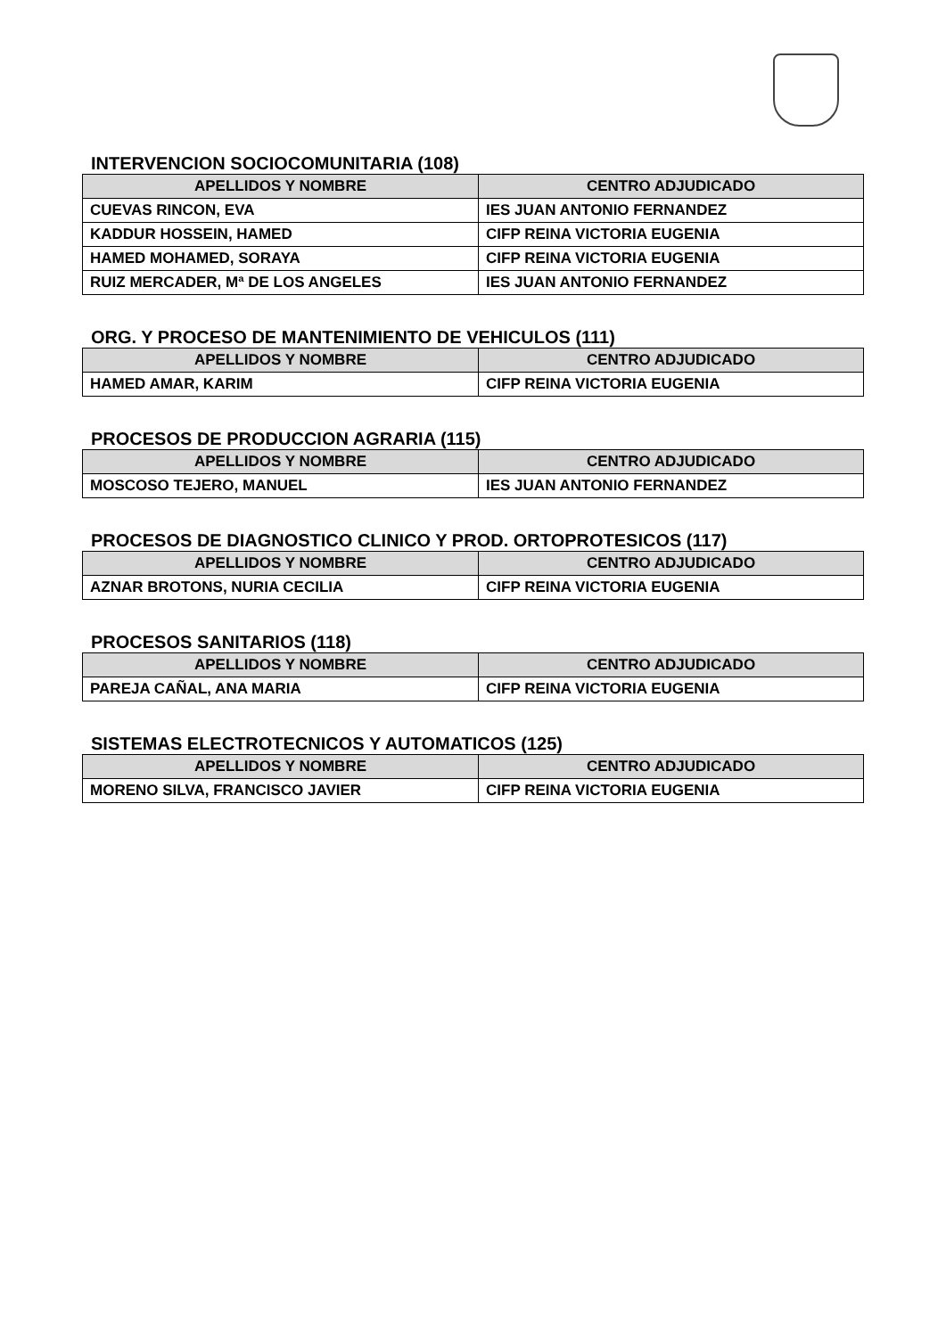INTERVENCION SOCIOCOMUNITARIA (108)
| APELLIDOS Y NOMBRE | CENTRO ADJUDICADO |
| --- | --- |
| CUEVAS RINCON, EVA | IES JUAN ANTONIO FERNANDEZ |
| KADDUR HOSSEIN, HAMED | CIFP REINA VICTORIA EUGENIA |
| HAMED MOHAMED, SORAYA | CIFP REINA VICTORIA EUGENIA |
| RUIZ MERCADER, Mª DE LOS ANGELES | IES JUAN ANTONIO FERNANDEZ |
ORG. Y PROCESO DE MANTENIMIENTO DE VEHICULOS (111)
| APELLIDOS Y NOMBRE | CENTRO ADJUDICADO |
| --- | --- |
| HAMED AMAR, KARIM | CIFP REINA VICTORIA EUGENIA |
PROCESOS DE PRODUCCION AGRARIA (115)
| APELLIDOS Y NOMBRE | CENTRO ADJUDICADO |
| --- | --- |
| MOSCOSO TEJERO, MANUEL | IES JUAN ANTONIO FERNANDEZ |
PROCESOS DE DIAGNOSTICO CLINICO Y PROD. ORTOPROTESICOS (117)
| APELLIDOS Y NOMBRE | CENTRO ADJUDICADO |
| --- | --- |
| AZNAR BROTONS, NURIA CECILIA | CIFP REINA VICTORIA EUGENIA |
PROCESOS SANITARIOS (118)
| APELLIDOS Y NOMBRE | CENTRO ADJUDICADO |
| --- | --- |
| PAREJA CAÑAL, ANA MARIA | CIFP REINA VICTORIA EUGENIA |
SISTEMAS ELECTROTECNICOS Y AUTOMATICOS (125)
| APELLIDOS Y NOMBRE | CENTRO ADJUDICADO |
| --- | --- |
| MORENO SILVA, FRANCISCO JAVIER | CIFP REINA VICTORIA EUGENIA |